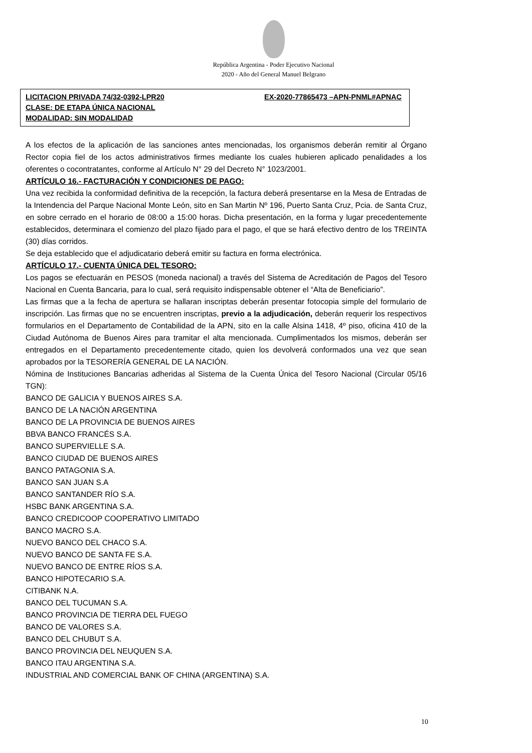República Argentina - Poder Ejecutivo Nacional
2020 - Año del General Manuel Belgrano
LICITACION PRIVADA 74/32-0392-LPR20 EX-2020-77865473 –APN-PNML#APNAC
CLASE: DE ETAPA ÚNICA NACIONAL
MODALIDAD: SIN MODALIDAD
A los efectos de la aplicación de las sanciones antes mencionadas, los organismos deberán remitir al Órgano Rector copia fiel de los actos administrativos firmes mediante los cuales hubieren aplicado penalidades a los oferentes o cocontratantes, conforme al Artículo N° 29 del Decreto N° 1023/2001.
ARTÍCULO 16.- FACTURACIÓN Y CONDICIONES DE PAGO:
Una vez recibida la conformidad definitiva de la recepción, la factura deberá presentarse en la Mesa de Entradas de la Intendencia del Parque Nacional Monte León, sito en San Martin Nº 196, Puerto Santa Cruz, Pcia. de Santa Cruz, en sobre cerrado en el horario de 08:00 a 15:00 horas. Dicha presentación, en la forma y lugar precedentemente establecidos, determinara el comienzo del plazo fijado para el pago, el que se hará efectivo dentro de los TREINTA (30) días corridos.
Se deja establecido que el adjudicatario deberá emitir su factura en forma electrónica.
ARTÍCULO 17.- CUENTA ÚNICA DEL TESORO:
Los pagos se efectuarán en PESOS (moneda nacional) a través del Sistema de Acreditación de Pagos del Tesoro Nacional en Cuenta Bancaria, para lo cual, será requisito indispensable obtener el “Alta de Beneficiario”.
Las firmas que a la fecha de apertura se hallaran inscriptas deberán presentar fotocopia simple del formulario de inscripción. Las firmas que no se encuentren inscriptas, previo a la adjudicación, deberán requerir los respectivos formularios en el Departamento de Contabilidad de la APN, sito en la calle Alsina 1418, 4º piso, oficina 410 de la Ciudad Autónoma de Buenos Aires para tramitar el alta mencionada. Cumplimentados los mismos, deberán ser entregados en el Departamento precedentemente citado, quien los devolverá conformados una vez que sean aprobados por la TESORERÍA GENERAL DE LA NACIÓN.
Nómina de Instituciones Bancarias adheridas al Sistema de la Cuenta Única del Tesoro Nacional (Circular 05/16 TGN):
BANCO DE GALICIA Y BUENOS AIRES S.A.
BANCO DE LA NACIÓN ARGENTINA
BANCO DE LA PROVINCIA DE BUENOS AIRES
BBVA BANCO FRANCÉS S.A.
BANCO SUPERVIELLE S.A.
BANCO CIUDAD DE BUENOS AIRES
BANCO PATAGONIA S.A.
BANCO SAN JUAN S.A
BANCO SANTANDER RÍO S.A.
HSBC BANK ARGENTINA S.A.
BANCO CREDICOOP COOPERATIVO LIMITADO
BANCO MACRO S.A.
NUEVO BANCO DEL CHACO S.A.
NUEVO BANCO DE SANTA FE S.A.
NUEVO BANCO DE ENTRE RÍOS S.A.
BANCO HIPOTECARIO S.A.
CITIBANK N.A.
BANCO DEL TUCUMAN S.A.
BANCO PROVINCIA DE TIERRA DEL FUEGO
BANCO DE VALORES S.A.
BANCO DEL CHUBUT S.A.
BANCO PROVINCIA DEL NEUQUEN S.A.
BANCO ITAU ARGENTINA S.A.
INDUSTRIAL AND COMERCIAL BANK OF CHINA (ARGENTINA) S.A.
10